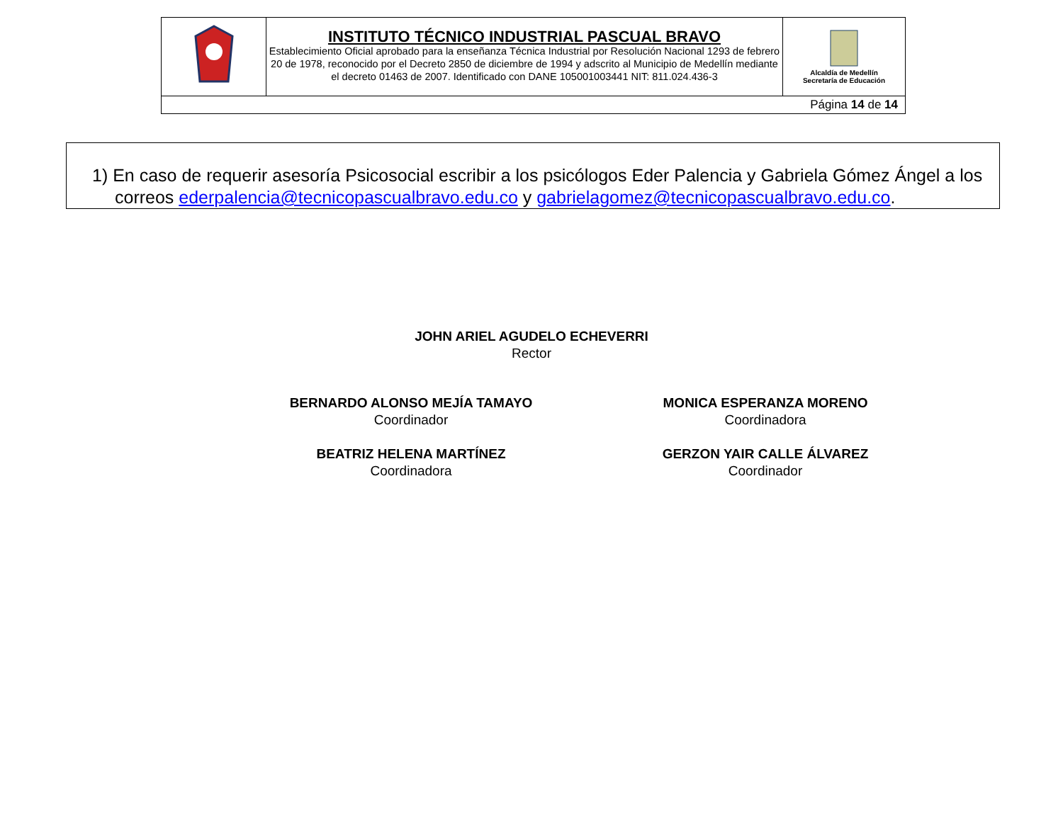| | INSTITUTO TÉCNICO INDUSTRIAL PASCUAL BRAVO Establecimiento Oficial aprobado para la enseñanza Técnica Industrial por Resolución Nacional 1293 de febrero 20 de 1978, reconocido por el Decreto 2850 de diciembre de 1994 y adscrito al Municipio de Medellín mediante el decreto 01463 de 2007. Identificado con DANE 105001003441 NIT: 811.024.436-3 | Alcaldía de Medellín Secretaría de Educación |
| Página 14 de 14 | | |
1) En caso de requerir asesoría Psicosocial escribir a los psicólogos Eder Palencia y Gabriela Gómez Ángel a los correos ederpalencia@tecnicopascualbravo.edu.co y gabrielagomez@tecnicopascualbravo.edu.co.
JOHN ARIEL AGUDELO ECHEVERRI
Rector
BERNARDO ALONSO MEJÍA TAMAYO
Coordinador
MONICA ESPERANZA MORENO
Coordinadora
BEATRIZ HELENA MARTÍNEZ
Coordinadora
GERZON YAIR CALLE ÁLVAREZ
Coordinador